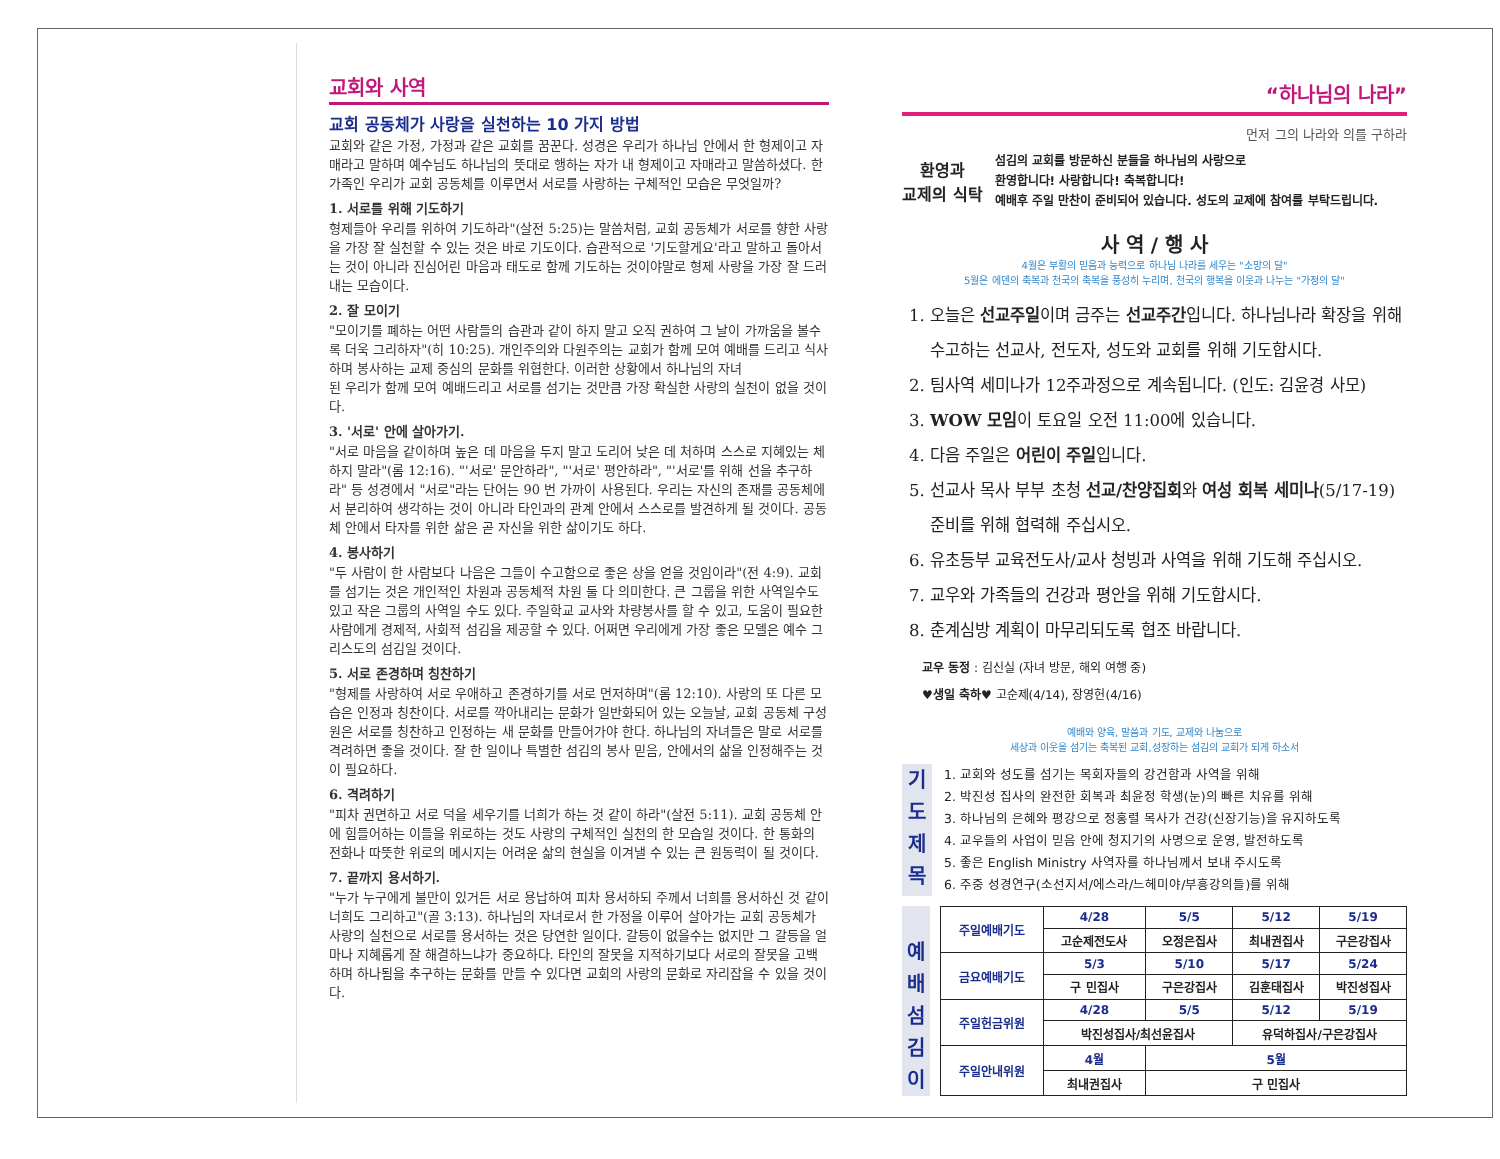교회와 사역
교회 공동체가 사랑을 실천하는 10 가지 방법
교회와 같은 가정, 가정과 같은 교회를 꿈꾼다. 성경은 우리가 하나님 안에서 한 형제이고 자매라고 말하며 예수님도 하나님의 뜻대로 행하는 자가 내 형제이고 자매라고 말씀하셨다. 한 가족인 우리가 교회 공동체를 이루면서 서로를 사랑하는 구체적인 모습은 무엇일까?
1. 서로를 위해 기도하기
형제들아 우리를 위하여 기도하라"(살전 5:25)는 말씀처럼, 교회 공동체가 서로를 향한 사랑을 가장 잘 실천할 수 있는 것은 바로 기도이다. 습관적으로 '기도할게요'라고 말하고 돌아서는 것이 아니라 진심어린 마음과 태도로 함께 기도하는 것이야말로 형제 사랑을 가장 잘 드러내는 모습이다.
2. 잘 모이기
"모이기를 폐하는 어떤 사람들의 습관과 같이 하지 말고 오직 권하여 그 날이 가까움을 볼수록 더욱 그리하자"(히 10:25). 개인주의와 다원주의는 교회가 함께 모여 예배를 드리고 식사하며 봉사하는 교제 중심의 문화를 위협한다. 이러한 상황에서 하나님의 자녀
된 우리가 함께 모여 예배드리고 서로를 섬기는 것만큼 가장 확실한 사랑의 실천이 없을 것이다.
3. '서로' 안에 살아가기.
"서로 마음을 같이하며 높은 데 마음을 두지 말고 도리어 낮은 데 처하며 스스로 지혜있는 체 하지 말라"(롬 12:16). "'서로' 문안하라", "'서로' 평안하라", "'서로'를 위해 선을 추구하라" 등 성경에서 "서로"라는 단어는 90 번 가까이 사용된다. 우리는 자신의 존재를 공동체에서 분리하여 생각하는 것이 아니라 타인과의 관계 안에서 스스로를 발견하게 될 것이다. 공동체 안에서 타자를 위한 삶은 곧 자신을 위한 삶이기도 하다.
4. 봉사하기
"두 사람이 한 사람보다 나음은 그들이 수고함으로 좋은 상을 얻을 것임이라"(전 4:9). 교회를 섬기는 것은 개인적인 차원과 공동체적 차원 둘 다 의미한다. 큰 그룹을 위한 사역일수도 있고 작은 그룹의 사역일 수도 있다. 주일학교 교사와 차량봉사를 할 수 있고, 도움이 필요한 사람에게 경제적, 사회적 섬김을 제공할 수 있다. 어쩌면 우리에게 가장 좋은 모델은 예수 그리스도의 섬김일 것이다.
5. 서로 존경하며 칭찬하기
"형제를 사랑하여 서로 우애하고 존경하기를 서로 먼저하며"(롬 12:10). 사랑의 또 다른 모습은 인정과 칭찬이다. 서로를 깍아내리는 문화가 일반화되어 있는 오늘날, 교회 공동체 구성원은 서로를 칭찬하고 인정하는 새 문화를 만들어가야 한다. 하나님의 자녀들은 말로 서로를 격려하면 좋을 것이다. 잘 한 일이나 특별한 섬김의 봉사 믿음, 안에서의 삶을 인정해주는 것이 필요하다.
6. 격려하기
"피차 권면하고 서로 덕을 세우기를 너희가 하는 것 같이 하라"(살전 5:11). 교회 공동체 안에 힘들어하는 이들을 위로하는 것도 사랑의 구체적인 실천의 한 모습일 것이다. 한 통화의 전화나 따뜻한 위로의 메시지는 어려운 삶의 현실을 이겨낼 수 있는 큰 원동력이 될 것이다.
7. 끝까지 용서하기.
"누가 누구에게 불만이 있거든 서로 용납하여 피차 용서하되 주께서 너희를 용서하신 것 같이 너희도 그리하고"(골 3:13). 하나님의 자녀로서 한 가정을 이루어 살아가는 교회 공동체가 사랑의 실천으로 서로를 용서하는 것은 당연한 일이다. 갈등이 없을수는 없지만 그 갈등을 얼마나 지혜롭게 잘 해결하느냐가 중요하다. 타인의 잘못을 지적하기보다 서로의 잘못을 고백하며 하나됨을 추구하는 문화를 만들 수 있다면 교회의 사랑의 문화로 자리잡을 수 있을 것이다.
“하나님의 나라”
먼저 그의 나라와 의를 구하라
환영과
교제의 식탁
섬김의 교회를 방문하신 분들을 하나님의 사랑으로
환영합니다! 사랑합니다! 축복합니다!
예배후 주일 만찬이 준비되어 있습니다. 성도의 교제에 참여를 부탁드립니다.
사 역 / 행 사
4월은 부활의 믿음과 능력으로 하나님 나라를 세우는 "소망의 달"
5월은 에덴의 축복과 천국의 축복을 풍성히 누리며, 천국의 행복을 이웃과 나누는 "가정의 달"
1. 오늘은 선교주일이며 금주는 선교주간입니다. 하나님나라 확장을 위해 수고하는 선교사, 전도자, 성도와 교회를 위해 기도합시다.
2. 팀사역 세미나가 12주과정으로 계속됩니다. (인도: 김윤경 사모)
3. WOW 모임이 토요일 오전 11:00에 있습니다.
4. 다음 주일은 어린이 주일입니다.
5. 선교사 목사 부부 초청 선교/찬양집회와 여성 회복 세미나(5/17-19) 준비를 위해 협력해 주십시오.
6. 유초등부 교육전도사/교사 청빙과 사역을 위해 기도해 주십시오.
7. 교우와 가족들의 건강과 평안을 위해 기도합시다.
8. 춘계심방 계획이 마무리되도록 협조 바랍니다.
교우 동정 : 김신실 (자녀 방문, 해외 여행 중)
♥생일 축하♥ 고순제(4/14), 장영헌(4/16)
예배와 양육, 말씀과 기도, 교제와 나눔으로
세상과 이웃을 섬기는 축복된 교회,성장하는 섬김의 교회가 되게 하소서
기
도
제
목
1. 교회와 성도를 섬기는 목회자들의 강건함과 사역을 위해
2. 박진성 집사의 완전한 회복과 최윤정 학생(눈)의 빠른 치유를 위해
3. 하나님의 은혜와 평강으로 정홍렬 목사가 건강(신장기능)을 유지하도록
4. 교우들의 사업이 믿음 안에 청지기의 사명으로 운영, 발전하도록
5. 좋은 English Ministry 사역자를 하나님께서 보내 주시도록
6. 주중 성경연구(소선지서/에스라/느헤미야/부흥강의들)를 위해
예
배
섬
김
이
| 주일예배기도 | 4/28 | 5/5 | 5/12 | 5/19 |
| | 고순제전도사 | 오정은집사 | 최내권집사 | 구은강집사 |
| 금요예배기도 | 5/3 | 5/10 | 5/17 | 5/24 |
| | 구 민집사 | 구은강집사 | 김훈태집사 | 박진성집사 |
| 주일헌금위원 | 4/28 | 5/5 | 5/12 | 5/19 |
| | 박진성집사/최선윤집사 | | 유덕하집사/구은강집사 | |
| 주일안내위원 | 4월 | 5월 | | |
| | 최내권집사 | 구 민집사 | | |